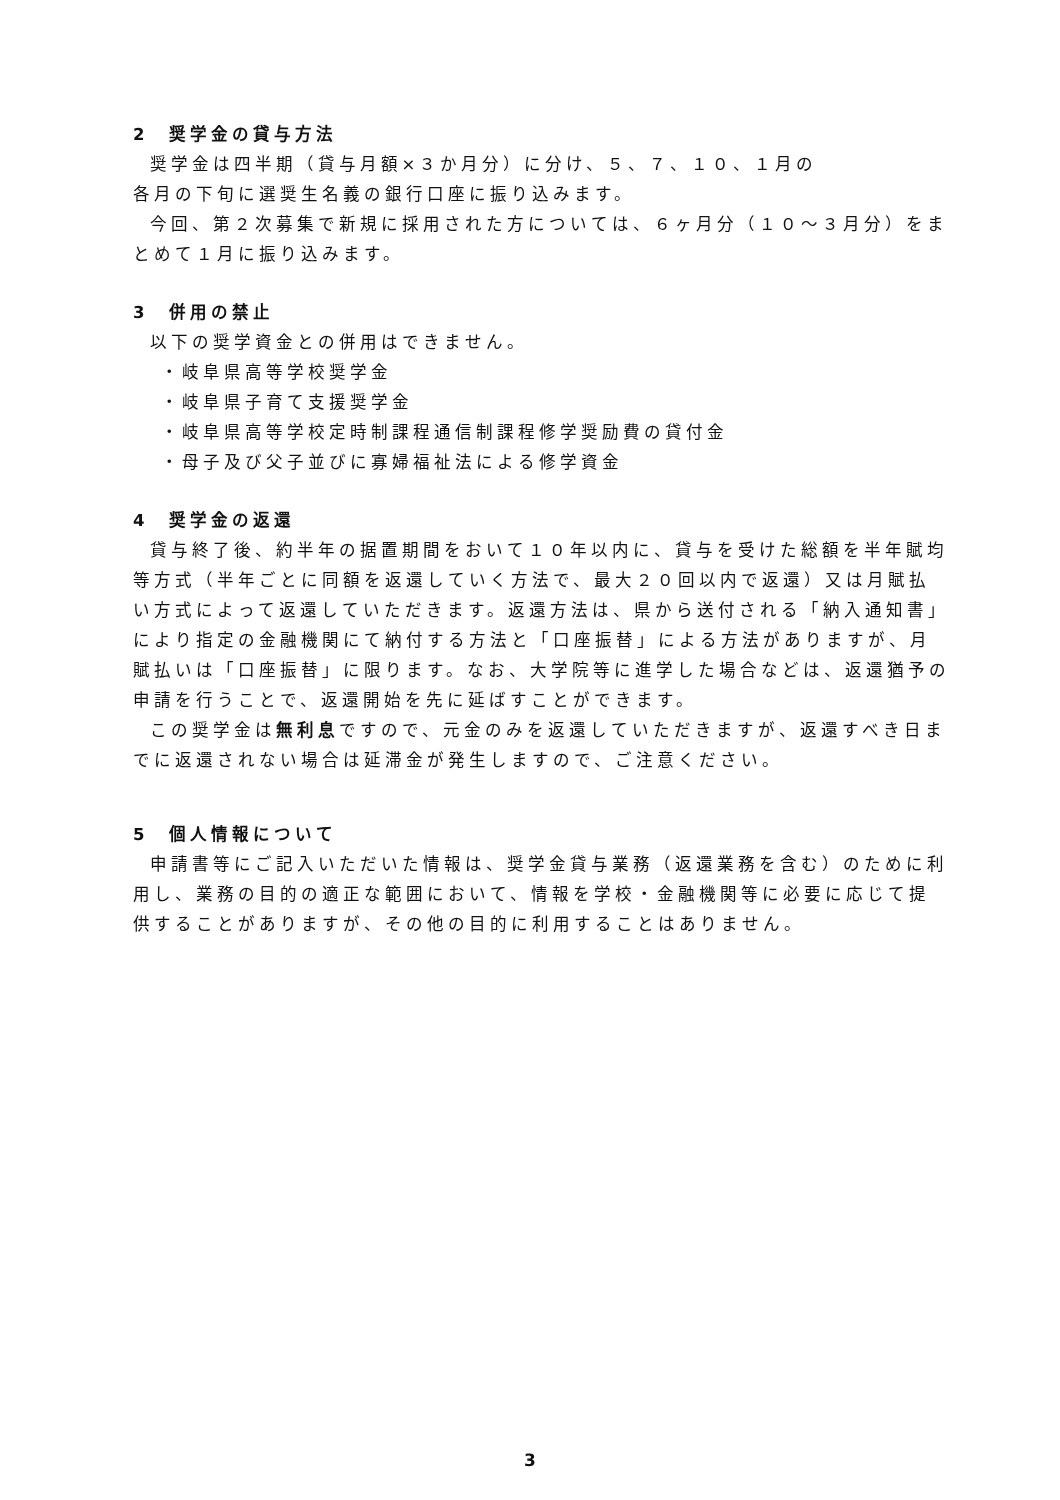2　奨学金の貸与方法
奨学金は四半期（貸与月額×３か月分）に分け、５、７、１０、１月の
各月の下旬に選奨生名義の銀行口座に振り込みます。
今回、第２次募集で新規に採用された方については、６ヶ月分（１０～３月分）をまとめて１月に振り込みます。
3　併用の禁止
以下の奨学資金との併用はできません。
・岐阜県高等学校奨学金
・岐阜県子育て支援奨学金
・岐阜県高等学校定時制課程通信制課程修学奨励費の貸付金
・母子及び父子並びに寡婦福祉法による修学資金
4　奨学金の返還
貸与終了後、約半年の据置期間をおいて１０年以内に、貸与を受けた総額を半年賦均等方式（半年ごとに同額を返還していく方法で、最大２０回以内で返還）又は月賦払い方式によって返還していただきます。返還方法は、県から送付される「納入通知書」により指定の金融機関にて納付する方法と「口座振替」による方法がありますが、月賦払いは「口座振替」に限ります。なお、大学院等に進学した場合などは、返還猶予の申請を行うことで、返還開始を先に延ばすことができます。
この奨学金は無利息ですので、元金のみを返還していただきますが、返還すべき日までに返還されない場合は延滞金が発生しますので、ご注意ください。
5　個人情報について
申請書等にご記入いただいた情報は、奨学金貸与業務（返還業務を含む）のために利用し、業務の目的の適正な範囲において、情報を学校・金融機関等に必要に応じて提供することがありますが、その他の目的に利用することはありません。
3